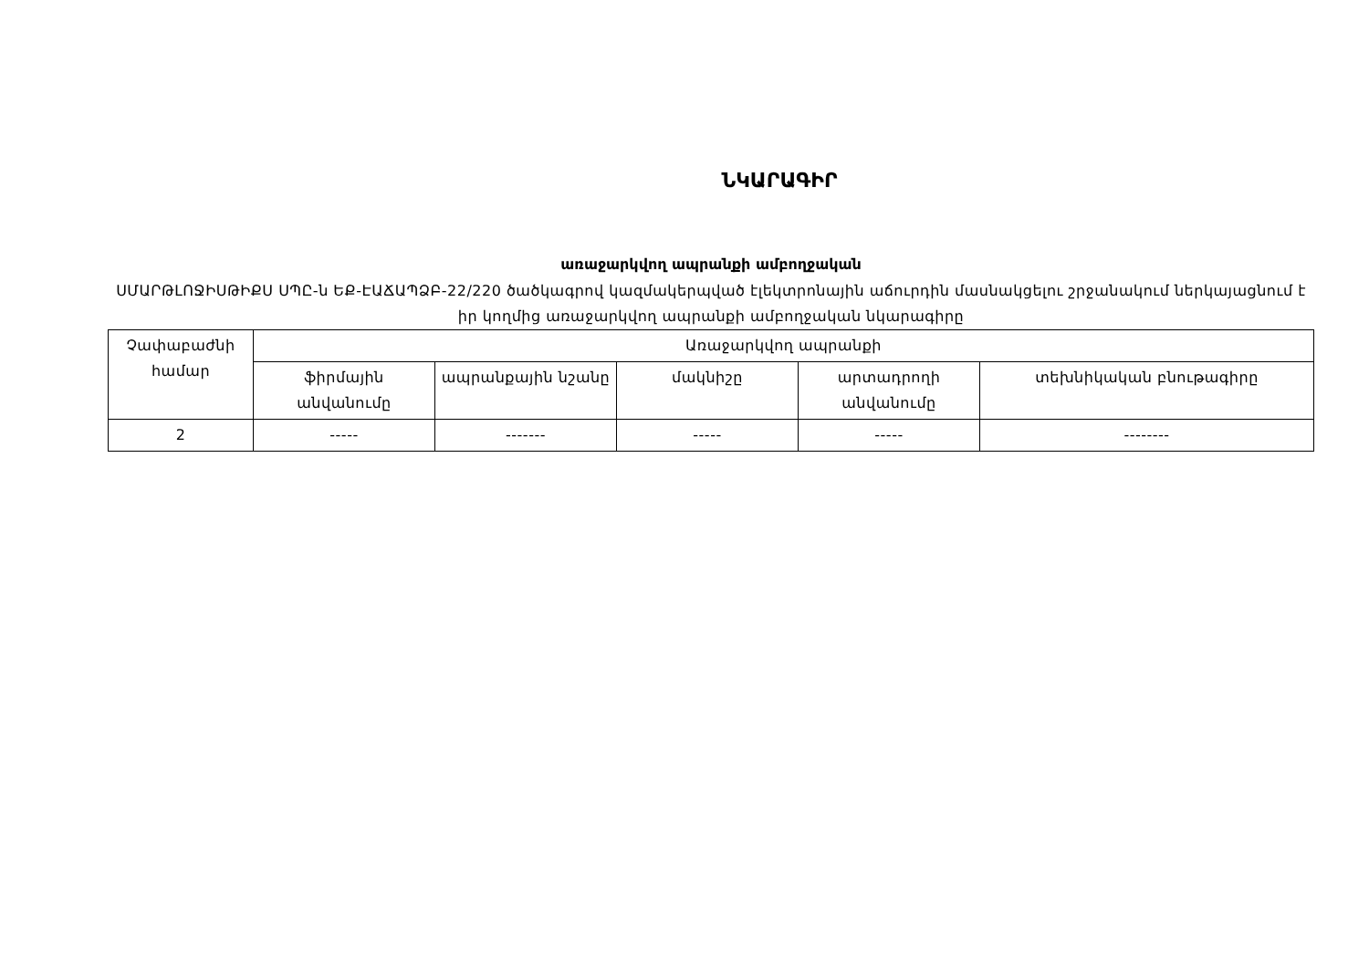ՆԿԱՐԱԳԻՐ
առաջարկվող ապրանքի ամբողջական
ՍՄԱՐԹԼՈՋԻՍԹԻՔՍ ՍՊԸ-ն ԵՔ-ԷԱՃԱՊՁԲ-22/220 ծածկագրով կազմակերպված էլեկտրոնային աճուրդին մասնակցելու շրջանակում ներկայացնում է իր կողմից առաջարկվող ապրանքի ամբողջական նկարագիրը
| Չափաբաժնի համար | Առաջարկվող ապրանքի | | | | |
| --- | --- | --- | --- | --- | --- |
| | ֆիրմային անվանումը | ապրանքային նշանը | մակնիշը | արտադրողի անվանումը | տեխնիկական բնութագիրը |
| 2 | ----- | ------- | ----- | ----- | -------- |